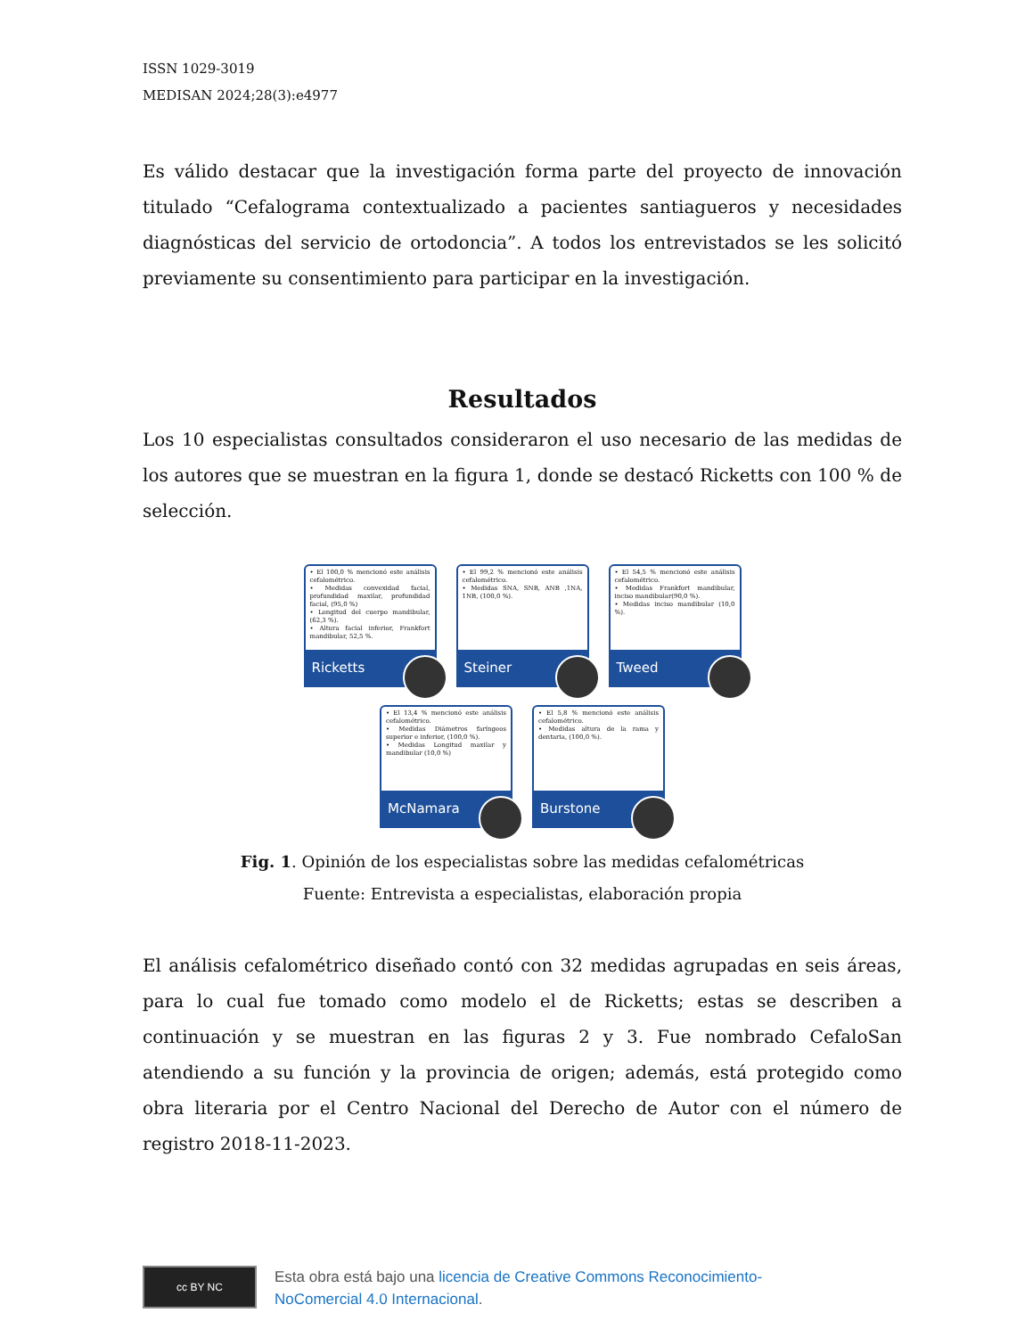ISSN 1029-3019
MEDISAN 2024;28(3):e4977
Es válido destacar que la investigación forma parte del proyecto de innovación titulado “Cefalograma contextualizado a pacientes santiagueros y necesidades diagnósticas del servicio de ortodoncia”. A todos los entrevistados se les solicitó previamente su consentimiento para participar en la investigación.
Resultados
Los 10 especialistas consultados consideraron el uso necesario de las medidas de los autores que se muestran en la figura 1, donde se destacó Ricketts con 100 % de selección.
• El 100,0 % mencionó este análisis cefalométrico.
• Medidas convexidad facial, profundidad maxilar, profundidad facial, (95,0 %)
• Longitud del cuerpo mandibular, (62,3 %).
• Altura facial inferior, Frankfort mandibular, 52,5 %.
Ricketts
• El 99,2 % mencionó este análisis cefalométrico.
• Medidas SNA, SNB, ANB ,1NA, 1NB, (100,0 %).
Steiner
• El 54,5 % mencionó este análisis cefalométrico.
• Medidas Frankfort mandibular, inciso mandibular(90,0 %).
• Medidas inciso mandibular (10,0 %).
Tweed
• El 13,4 % mencionó este análisis cefalométrico.
• Medidas Diámetros faríngeos superior e inferior, (100,0 %).
• Medidas Longitud maxilar y mandibular (10,0 %)
McNamara
• El 5,8 % mencionó este análisis cefalométrico.
• Medidas altura de la rama y dentaria, (100,0 %).
Burstone
Fig. 1. Opinión de los especialistas sobre las medidas cefalométricas
Fuente: Entrevista a especialistas, elaboración propia
El análisis cefalométrico diseñado contó con 32 medidas agrupadas en seis áreas, para lo cual fue tomado como modelo el de Ricketts; estas se describen a continuación y se muestran en las figuras 2 y 3. Fue nombrado CefaloSan atendiendo a su función y la provincia de origen; además, está protegido como obra literaria por el Centro Nacional del Derecho de Autor con el número de registro 2018-11-2023.
cc BY NC
Esta obra está bajo una licencia de Creative Commons Reconocimiento-
NoComercial 4.0 Internacional.